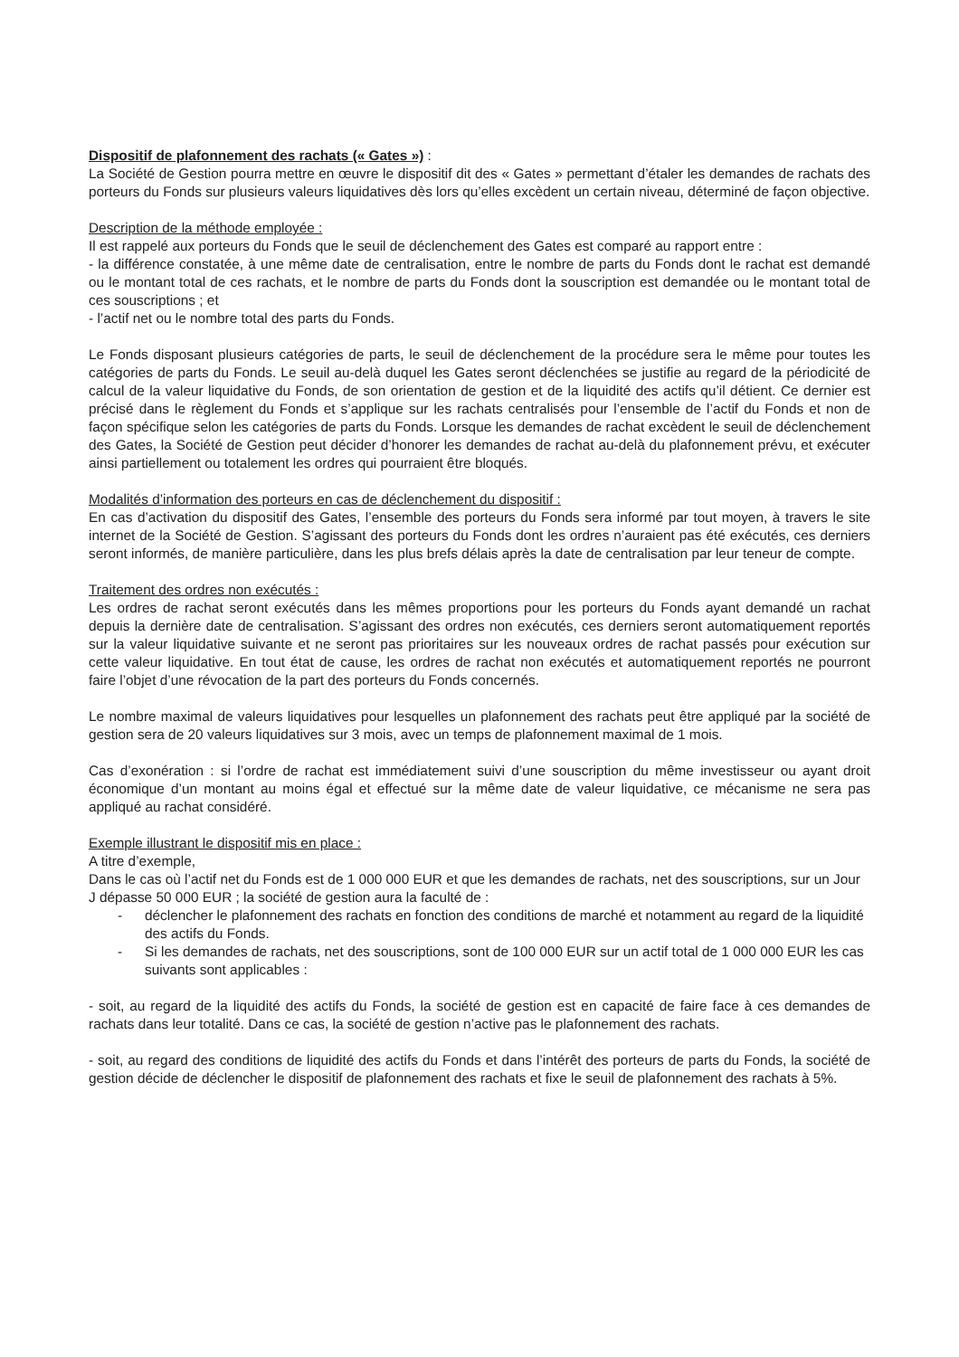Dispositif de plafonnement des rachats (« Gates ») :
La Société de Gestion pourra mettre en œuvre le dispositif dit des « Gates » permettant d’étaler les demandes de rachats des porteurs du Fonds sur plusieurs valeurs liquidatives dès lors qu’elles excèdent un certain niveau, déterminé de façon objective.
Description de la méthode employée :
Il est rappelé aux porteurs du Fonds que le seuil de déclenchement des Gates est comparé au rapport entre :
- la différence constatée, à une même date de centralisation, entre le nombre de parts du Fonds dont le rachat est demandé ou le montant total de ces rachats, et le nombre de parts du Fonds dont la souscription est demandée ou le montant total de ces souscriptions ; et
- l’actif net ou le nombre total des parts du Fonds.
Le Fonds disposant plusieurs catégories de parts, le seuil de déclenchement de la procédure sera le même pour toutes les catégories de parts du Fonds. Le seuil au-delà duquel les Gates seront déclenchées se justifie au regard de la périodicité de calcul de la valeur liquidative du Fonds, de son orientation de gestion et de la liquidité des actifs qu’il détient. Ce dernier est précisé dans le règlement du Fonds et s’applique sur les rachats centralisés pour l’ensemble de l’actif du Fonds et non de façon spécifique selon les catégories de parts du Fonds. Lorsque les demandes de rachat excèdent le seuil de déclenchement des Gates, la Société de Gestion peut décider d’honorer les demandes de rachat au-delà du plafonnement prévu, et exécuter ainsi partiellement ou totalement les ordres qui pourraient être bloqués.
Modalités d’information des porteurs en cas de déclenchement du dispositif :
En cas d’activation du dispositif des Gates, l’ensemble des porteurs du Fonds sera informé par tout moyen, à travers le site internet de la Société de Gestion. S’agissant des porteurs du Fonds dont les ordres n’auraient pas été exécutés, ces derniers seront informés, de manière particulière, dans les plus brefs délais après la date de centralisation par leur teneur de compte.
Traitement des ordres non exécutés :
Les ordres de rachat seront exécutés dans les mêmes proportions pour les porteurs du Fonds ayant demandé un rachat depuis la dernière date de centralisation. S’agissant des ordres non exécutés, ces derniers seront automatiquement reportés sur la valeur liquidative suivante et ne seront pas prioritaires sur les nouveaux ordres de rachat passés pour exécution sur cette valeur liquidative. En tout état de cause, les ordres de rachat non exécutés et automatiquement reportés ne pourront faire l’objet d’une révocation de la part des porteurs du Fonds concernés.
Le nombre maximal de valeurs liquidatives pour lesquelles un plafonnement des rachats peut être appliqué par la société de gestion sera de 20 valeurs liquidatives sur 3 mois, avec un temps de plafonnement maximal de 1 mois.
Cas d’exonération : si l’ordre de rachat est immédiatement suivi d’une souscription du même investisseur ou ayant droit économique d’un montant au moins égal et effectué sur la même date de valeur liquidative, ce mécanisme ne sera pas appliqué au rachat considéré.
Exemple illustrant le dispositif mis en place :
A titre d’exemple,
Dans le cas où l’actif net du Fonds est de 1 000 000 EUR et que les demandes de rachats, net des souscriptions, sur un Jour J dépasse 50 000 EUR ; la société de gestion aura la faculté de :
- déclencher le plafonnement des rachats en fonction des conditions de marché et notamment au regard de la liquidité des actifs du Fonds.
- Si les demandes de rachats, net des souscriptions, sont de 100 000 EUR sur un actif total de 1 000 000 EUR les cas suivants sont applicables :
- soit, au regard de la liquidité des actifs du Fonds, la société de gestion est en capacité de faire face à ces demandes de rachats dans leur totalité. Dans ce cas, la société de gestion n’active pas le plafonnement des rachats.
- soit, au regard des conditions de liquidité des actifs du Fonds et dans l’intérêt des porteurs de parts du Fonds, la société de gestion décide de déclencher le dispositif de plafonnement des rachats et fixe le seuil de plafonnement des rachats à 5%.